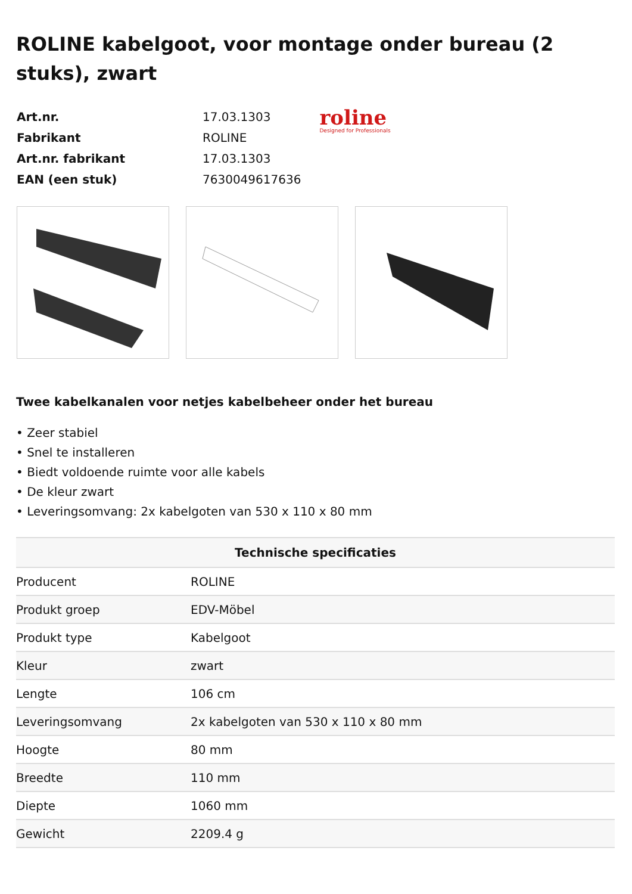ROLINE kabelgoot, voor montage onder bureau (2 stuks), zwart
| Art.nr. | 17.03.1303 |
| Fabrikant | ROLINE |
| Art.nr. fabrikant | 17.03.1303 |
| EAN (een stuk) | 7630049617636 |
roline
Designed for Professionals
Twee kabelkanalen voor netjes kabelbeheer onder het bureau
• Zeer stabiel
• Snel te installeren
• Biedt voldoende ruimte voor alle kabels
• De kleur zwart
• Leveringsomvang: 2x kabelgoten van 530 x 110 x 80 mm
| Technische specificaties | |
| --- | --- |
| Producent | ROLINE |
| Produkt groep | EDV-Möbel |
| Produkt type | Kabelgoot |
| Kleur | zwart |
| Lengte | 106 cm |
| Leveringsomvang | 2x kabelgoten van 530 x 110 x 80 mm |
| Hoogte | 80 mm |
| Breedte | 110 mm |
| Diepte | 1060 mm |
| Gewicht | 2209.4 g |